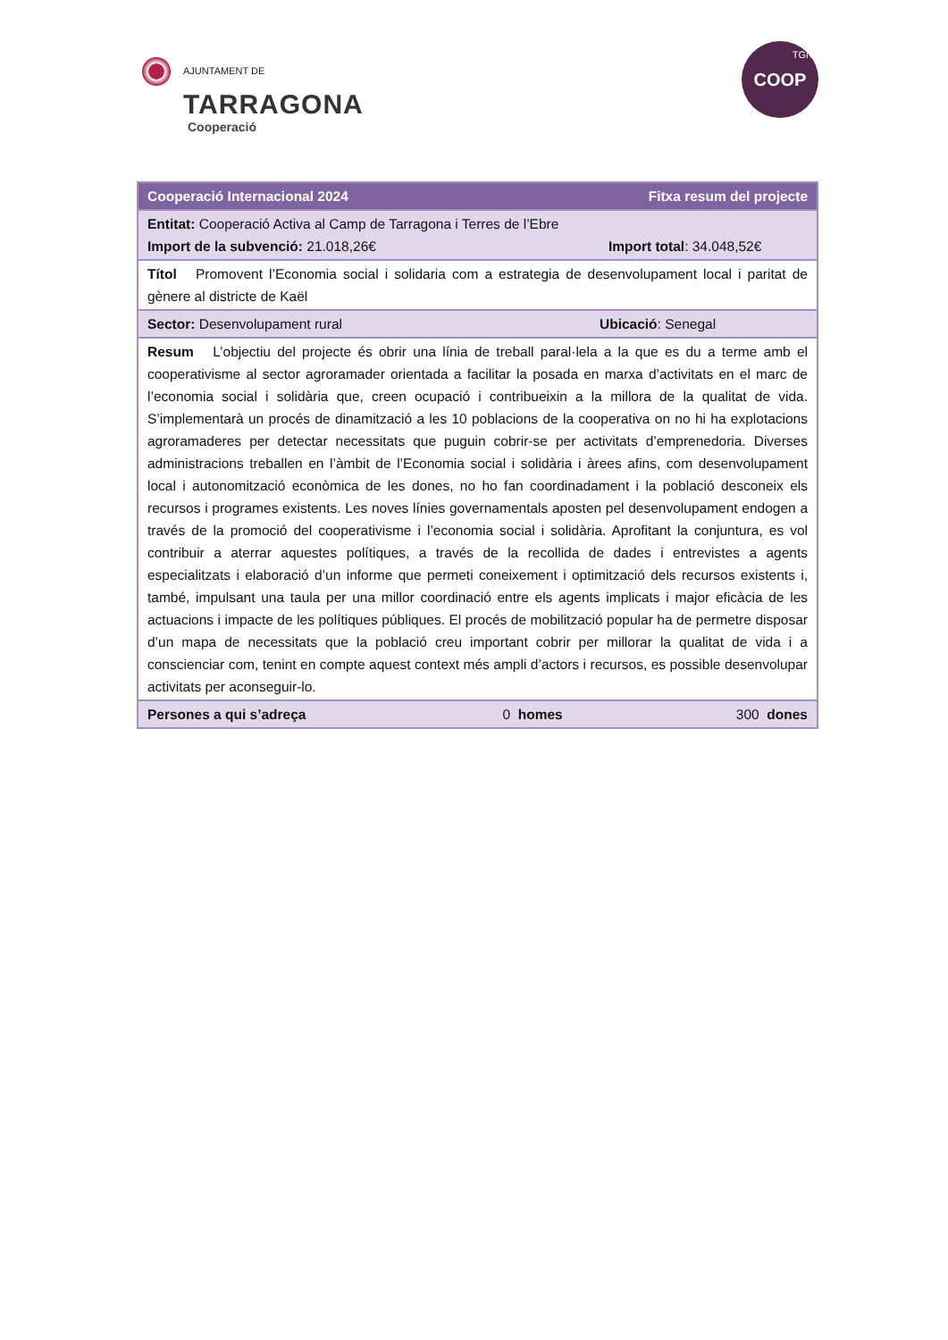AJUNTAMENT DE
TARRAGONA
Cooperació
TGN
COOP
| Cooperació Internacional 2024 | | Fitxa resum del projecte |
| Entitat: Cooperació Activa al Camp de Tarragona i Terres de l’Ebre Import de la subvenció: 21.018,26€ Import total : 34.048,52€ | | |
| Títol Promovent l’Economia social i solidaria com a estrategia de desenvolupament local i paritat de gènere al districte de Kaël | | |
| Sector: Desenvolupament rural Ubicació : Senegal | | |
| Resum L’objectiu del projecte és obrir una línia de treball paral·lela a la que es du a terme amb el cooperativisme al sector agroramader orientada a facilitar la posada en marxa d’activitats en el marc de l’economia social i solidària que, creen ocupació i contribueixin a la millora de la qualitat de vida. S’implementarà un procés de dinamització a les 10 poblacions de la cooperativa on no hi ha explotacions agroramaderes per detectar necessitats que puguin cobrir-se per activitats d’emprenedoria. Diverses administracions treballen en l’àmbit de l’Economia social i solidària i àrees afins, com desenvolupament local i autonomització econòmica de les dones, no ho fan coordinadament i la població desconeix els recursos i programes existents. Les noves línies governamentals aposten pel desenvolupament endogen a través de la promoció del cooperativisme i l’economia social i solidària. Aprofitant la conjuntura, es vol contribuir a aterrar aquestes polítiques, a través de la recollida de dades i entrevistes a agents especialitzats i elaboració d’un informe que permeti coneixement i optimització dels recursos existents i, també, impulsant una taula per una millor coordinació entre els agents implicats i major eficàcia de les actuacions i impacte de les polítiques públiques. El procés de mobilització popular ha de permetre disposar d’un mapa de necessitats que la població creu important cobrir per millorar la qualitat de vida i a conscienciar com, tenint en compte aquest context més ampli d’actors i recursos, es possible desenvolupar activitats per aconseguir-lo. | | |
| Persones a qui s’adreça | 0 homes | 300 dones |